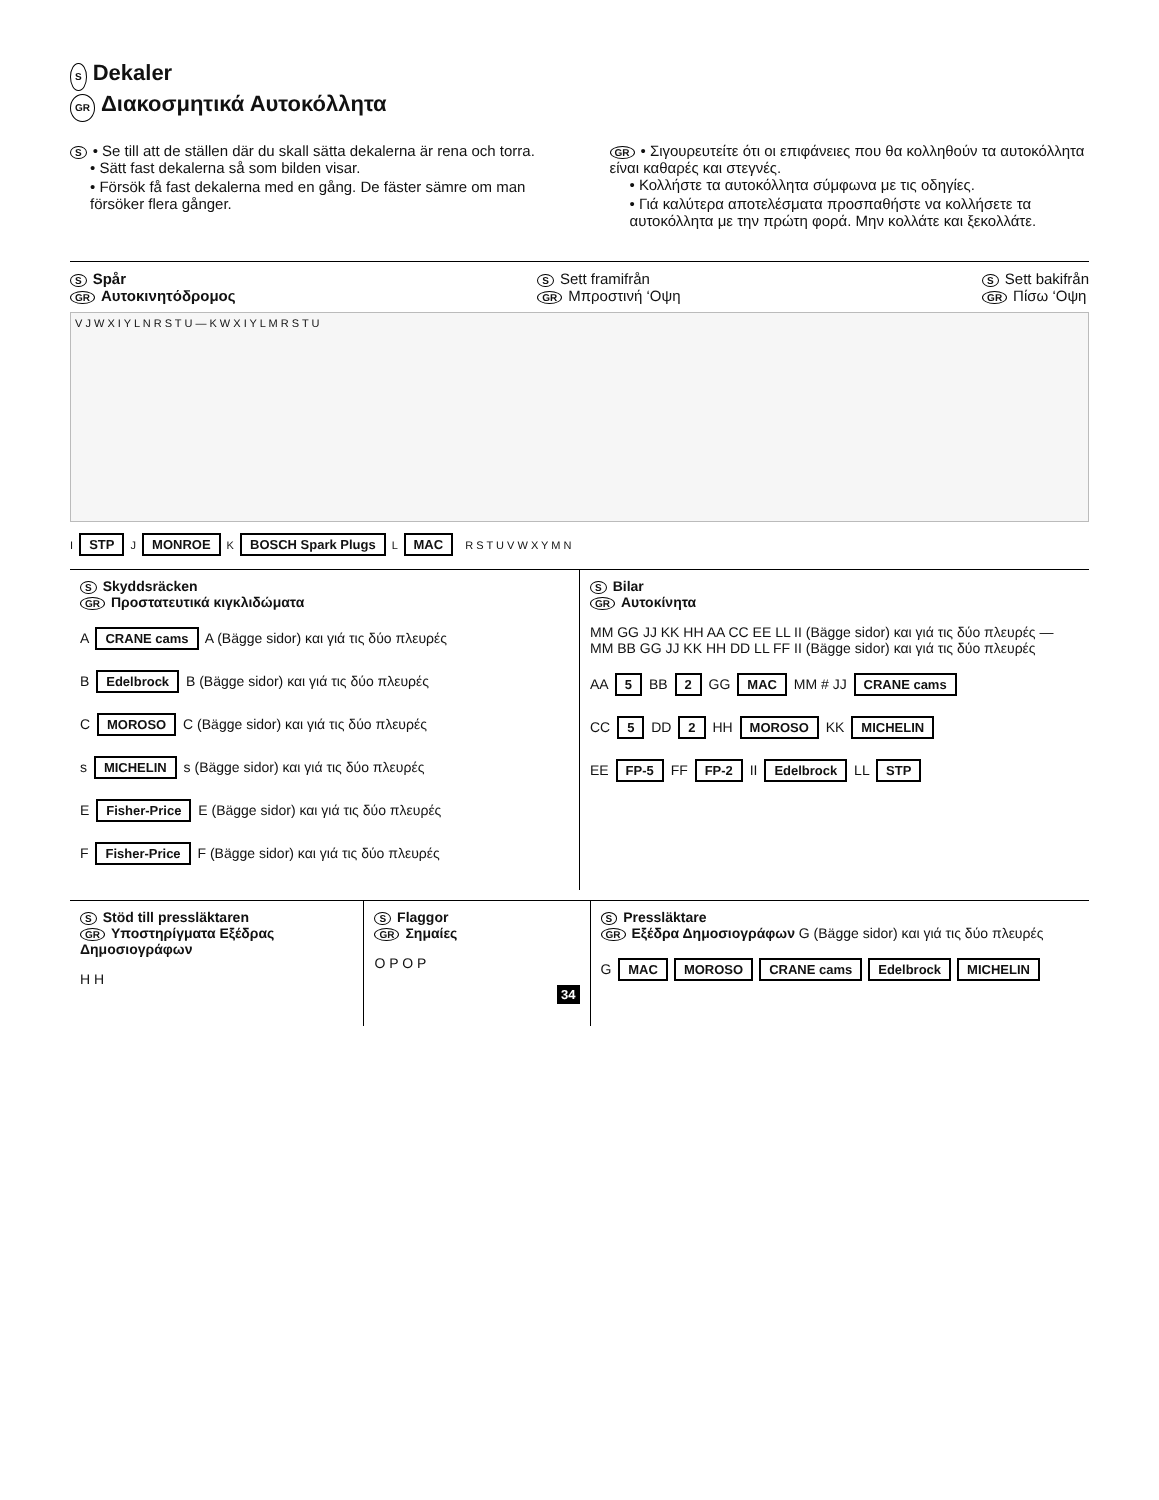S Dekaler
GR Διακοσμητικά Αυτοκόλλητα
S • Se till att de ställen där du skall sätta dekalerna är rena och torra.
• Sätt fast dekalerna så som bilden visar.
• Försök få fast dekalerna med en gång. De fäster sämre om man försöker flera gånger.
GR • Σιγουρευτείτε ότι οι επιφάνειες που θα κολληθούν τα αυτοκόλλητα είναι καθαρές και στεγνές.
• Κολλήστε τα αυτοκόλλητα σύμφωνα με τις οδηγίες.
• Γιά καλύτερα αποτελέσματα προσπαθήστε να κολλήσετε τα αυτοκόλλητα με την πρώτη φορά. Μην κολλάτε και ξεκολλάτε.
S Spår
GR Αυτοκινητόδρομος
S Sett framifrån
GR Μπροστινή ‘Οψη
S Sett bakifrån
GR Πίσω ‘Οψη
V J W X I Y L N R S T U — K W X I Y L M R S T U
I STP J MONROE K BOSCH Spark Plugs L MAC R S T U V W X Y M N
S Skyddsräcken
GR Προστατευτικά κιγκλιδώματα
A CRANE cams A (Bägge sidor) και γιά τις δύο πλευρές
B Edelbrock B (Bägge sidor) και γιά τις δύο πλευρές
C MOROSO C (Bägge sidor) και γιά τις δύο πλευρές
s MICHELIN s (Bägge sidor) και γιά τις δύο πλευρές
E Fisher-Price E (Bägge sidor) και γιά τις δύο πλευρές
F Fisher-Price F (Bägge sidor) και γιά τις δύο πλευρές
S Bilar
GR Αυτοκίνητα
MM GG JJ KK HH AA CC EE LL II (Bägge sidor) και γιά τις δύο πλευρές — MM BB GG JJ KK HH DD LL FF II (Bägge sidor) και γιά τις δύο πλευρές
AA 5 BB 2 GG MAC MM # JJ CRANE cams
CC 5 DD 2 HH MOROSO KK MICHELIN
EE FP-5 FF FP-2 II Edelbrock LL STP
S Stöd till pressläktaren
GR Υποστηρίγματα Εξέδρας Δημοσιογράφων
H H
S Flaggor
GR Σημαίες
O P O P
34
S Pressläktare
GR Εξέδρα Δημοσιογράφων G (Bägge sidor) και γιά τις δύο πλευρές
G MAC MOROSO CRANE cams Edelbrock MICHELIN